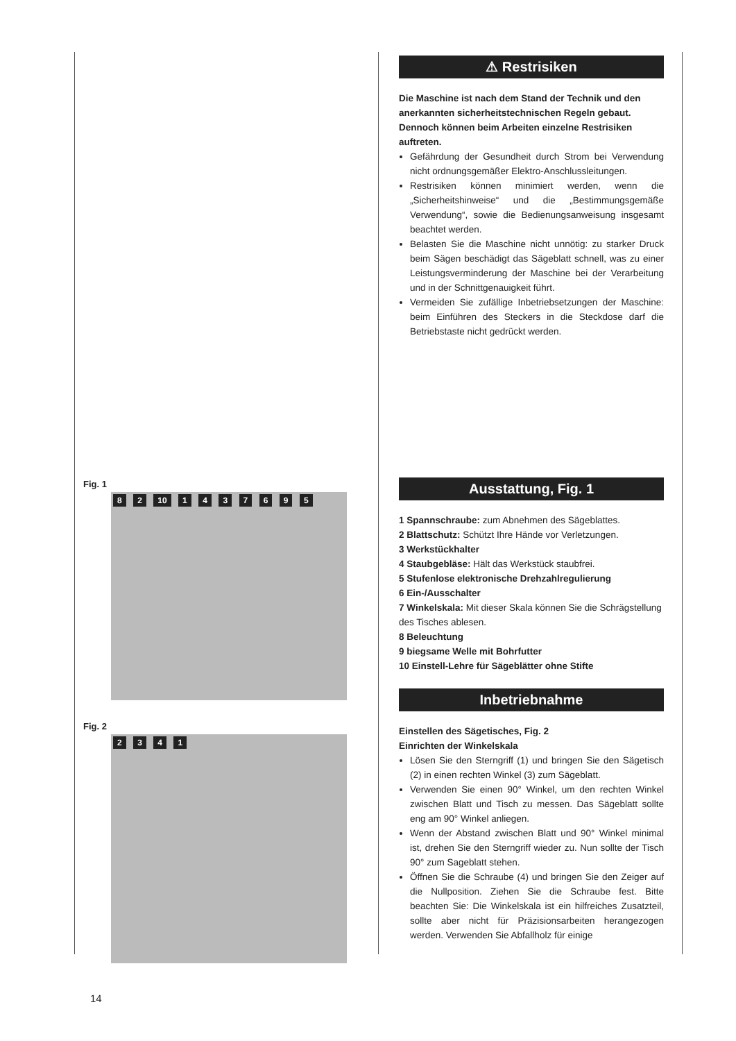Fig. 1
8 2 10 1 4 3 7 6 9 5
Fig. 2
2 3 4 1
⚠ Restrisiken
Die Maschine ist nach dem Stand der Technik und den anerkannten sicherheitstechnischen Regeln gebaut. Dennoch können beim Arbeiten einzelne Restrisiken auftreten.
Gefährdung der Gesundheit durch Strom bei Verwendung nicht ordnungsgemäßer Elektro-Anschlussleitungen.
Restrisiken können minimiert werden, wenn die „Sicherheitshinweise“ und die „Bestimmungsgemäße Verwendung“, sowie die Bedienungsanweisung insgesamt beachtet werden.
Belasten Sie die Maschine nicht unnötig: zu starker Druck beim Sägen beschädigt das Sägeblatt schnell, was zu einer Leistungsverminderung der Maschine bei der Verarbeitung und in der Schnittgenauigkeit führt.
Vermeiden Sie zufällige Inbetriebsetzungen der Maschine: beim Einführen des Steckers in die Steckdose darf die Betriebstaste nicht gedrückt werden.
Ausstattung, Fig. 1
1 Spannschraube: zum Abnehmen des Sägeblattes.
2 Blattschutz: Schützt Ihre Hände vor Verletzungen.
3 Werkstückhalter
4 Staubgebläse: Hält das Werkstück staubfrei.
5 Stufenlose elektronische Drehzahlregulierung
6 Ein-/Ausschalter
7 Winkelskala: Mit dieser Skala können Sie die Schrägstellung des Tisches ablesen.
8 Beleuchtung
9 biegsame Welle mit Bohrfutter
10 Einstell-Lehre für Sägeblätter ohne Stifte
Inbetriebnahme
Einstellen des Sägetisches, Fig. 2
Einrichten der Winkelskala
Lösen Sie den Sterngriff (1) und bringen Sie den Sägetisch (2) in einen rechten Winkel (3) zum Sägeblatt.
Verwenden Sie einen 90° Winkel, um den rechten Winkel zwischen Blatt und Tisch zu messen. Das Sägeblatt sollte eng am 90° Winkel anliegen.
Wenn der Abstand zwischen Blatt und 90° Winkel minimal ist, drehen Sie den Sterngriff wieder zu. Nun sollte der Tisch 90° zum Sageblatt stehen.
Öffnen Sie die Schraube (4) und bringen Sie den Zeiger auf die Nullposition. Ziehen Sie die Schraube fest. Bitte beachten Sie: Die Winkelskala ist ein hilfreiches Zusatzteil, sollte aber nicht für Präzisionsarbeiten herangezogen werden. Verwenden Sie Abfallholz für einige
14